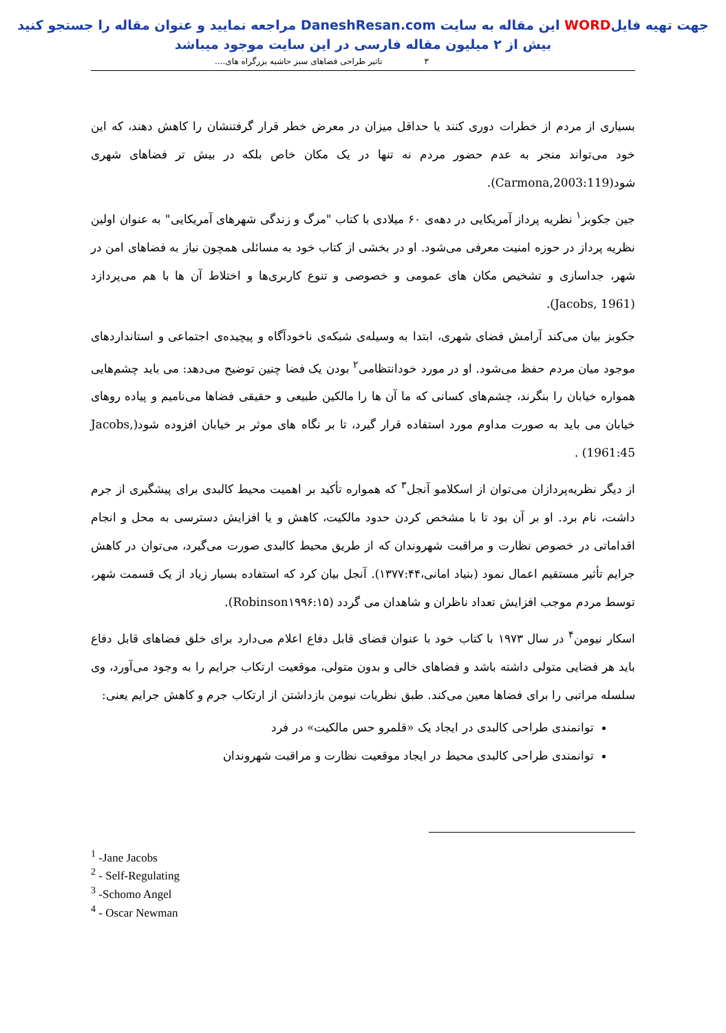جهت تهیه فایلWORD این مقاله به سایت DaneshResan.com مراجعه نمایید و عنوان مقاله را جستجو کنید
بیش از ۲ میلیون مقاله فارسی در این سایت موجود میباشد
۳ تاثیر طراحی فضاهای سبز حاشیه بزرگراه های....
بسیاری از مردم از خطرات دوری کنند یا حداقل میزان در معرض خطر قرار گرفتنشان را کاهش دهند، که این خود می‌تواند منجر به عدم حضور مردم نه تنها در یک مکان خاص بلکه در بیش تر فضاهای شهری شود(Carmona,2003:119).
جین جکوبز<sup>۱</sup> نظریه پرداز آمریکایی در دهه‌ی ۶۰ میلادی با کتاب "مرگ و زندگی شهرهای آمریکایی" به عنوان اولین نظریه پرداز در حوزه امنیت معرفی می‌شود. او در بخشی از کتاب خود به مسائلی همچون نیاز به فضاهای امن در شهر، جداسازی و تشخیص مکان های عمومی و خصوصی و تنوع کاربری‌ها و اختلاط آن ها با هم می‌پردازد (Jacobs, 1961).
جکوبز بیان می‌کند آرامش فضای شهری، ابتدا به وسیله‌ی شبکه‌ی ناخودآگاه و پیچیده‌ی اجتماعی و استانداردهای موجود میان مردم حفظ می‌شود. او در مورد خودانتظامی<sup>۲</sup> بودن یک فضا چنین توضیح می‌دهد: می باید چشم‌هایی همواره خیابان را بنگرند، چشم‌های کسانی که ما آن ها را مالکین طبیعی و حقیقی فضاها می‌نامیم و پیاده روهای خیابان می باید به صورت مداوم مورد استفاده قرار گیرد، تا بر نگاه های موثر بر خیابان افزوده شود(Jacobs, 1961:45) .
از دیگر نظریه‌پردازان می‌توان از اسکلامو آنجل<sup>۳</sup> که همواره تأکید بر اهمیت محیط کالبدی برای پیشگیری از جرم داشت، نام برد. او بر آن بود تا با مشخص کردن حدود مالکیت، کاهش و یا افزایش دسترسی به محل و انجام اقداماتی در خصوص نظارت و مراقبت شهروندان که از طریق محیط کالبدی صورت می‌گیرد، می‌توان در کاهش جرایم تأثیر مستقیم اعمال نمود (بنیاد امانی،۱۳۷۷:۴۴). آنجل بیان کرد که استفاده بسیار زیاد از یک قسمت شهر، توسط مردم موجب افزایش تعداد ناظران و شاهدان می گردد (Robinson۱۹۹۶:۱۵).
اسکار نیومن<sup>۴</sup> در سال ۱۹۷۳ با کتاب خود با عنوان فضای قابل دفاع اعلام می‌دارد برای خلق فضاهای قابل دفاع باید هر فضایی متولی داشته باشد و فضاهای خالی و بدون متولی، موقعیت ارتکاب جرایم را به وجود می‌آورد، وی سلسله مراتبی را برای فضاها معین می‌کند. طبق نظریات نیومن بازداشتن از ارتکاب جرم و کاهش جرایم یعنی:
توانمندی طراحی کالبدی در ایجاد یک «قلمرو حس مالکیت» در فرد
توانمندی طراحی کالبدی محیط در ایجاد موقعیت نظارت و مراقبت شهروندان
<sup>1</sup> -Jane Jacobs
<sup>2</sup> - Self-Regulating
<sup>3</sup> -Schomo Angel
<sup>4</sup> - Oscar Newman